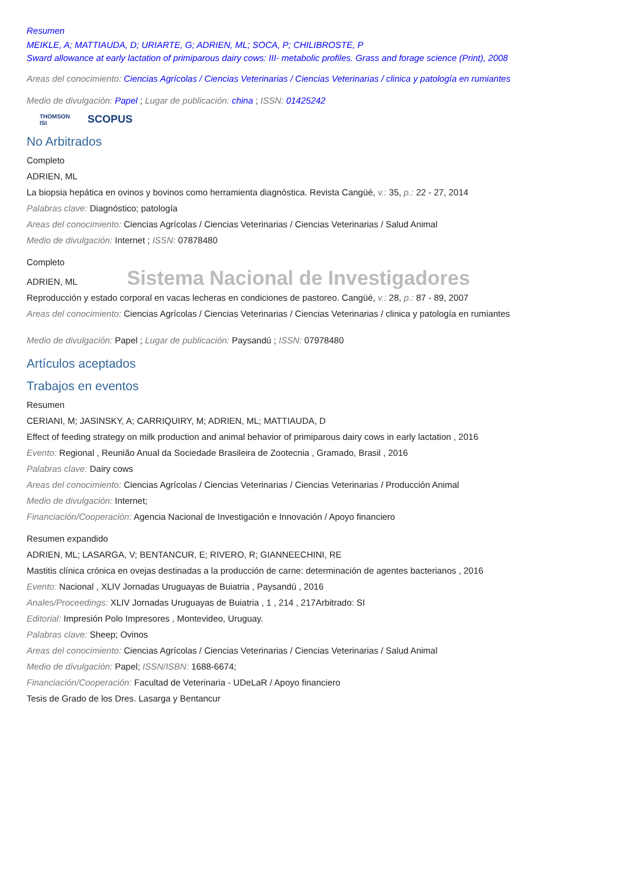Resumen
MEIKLE, A; MATTIAUDA, D; URIARTE, G; ADRIEN, ML; SOCA, P; CHILIBROSTE, P
Sward allowance at early lactation of primiparous dairy cows: III- metabolic profiles. Grass and forage science (Print), 2008
Areas del conocimiento: Ciencias Agrícolas / Ciencias Veterinarias / Ciencias Veterinarias / clinica y patología en rumiantes
Medio de divulgación: Papel ; Lugar de publicación: china ; ISSN: 01425242
THOMSON
ISI SCOPUS
No Arbitrados
Completo
ADRIEN, ML
La biopsia hepática en ovinos y bovinos como herramienta diagnóstica. Revista Cangüé, v.: 35, p.: 22 - 27, 2014
Palabras clave: Diagnóstico; patología
Areas del conocimiento: Ciencias Agrícolas / Ciencias Veterinarias / Ciencias Veterinarias / Salud Animal
Medio de divulgación: Internet ; ISSN: 07878480
Completo
ADRIEN, ML Sistema Nacional de Investigadores
Reproducción y estado corporal en vacas lecheras en condiciones de pastoreo. Cangüé, v.: 28, p.: 87 - 89, 2007
Areas del conocimiento: Ciencias Agrícolas / Ciencias Veterinarias / Ciencias Veterinarias / clinica y patología en rumiantes
Medio de divulgación: Papel ; Lugar de publicación: Paysandú ; ISSN: 07978480
Artículos aceptados
Trabajos en eventos
Resumen
CERIANI, M; JASINSKY, A; CARRIQUIRY, M; ADRIEN, ML; MATTIAUDA, D
Effect of feeding strategy on milk production and animal behavior of primiparous dairy cows in early lactation , 2016
Evento: Regional , Reunião Anual da Sociedade Brasileira de Zootecnia , Gramado, Brasil , 2016
Palabras clave: Dairy cows
Areas del conocimiento: Ciencias Agrícolas / Ciencias Veterinarias / Ciencias Veterinarias / Producción Animal
Medio de divulgación: Internet;
Financiación/Cooperación: Agencia Nacional de Investigación e Innovación / Apoyo financiero
Resumen expandido
ADRIEN, ML; LASARGA, V; BENTANCUR, E; RIVERO, R; GIANNEECHINI, RE
Mastitis clínica crónica en ovejas destinadas a la producción de carne: determinación de agentes bacterianos , 2016
Evento: Nacional , XLIV Jornadas Uruguayas de Buiatria , Paysandú , 2016
Anales/Proceedings: XLIV Jornadas Uruguayas de Buiatria , 1 , 214 , 217Arbitrado: SI
Editorial: Impresión Polo Impresores , Montevideo, Uruguay.
Palabras clave: Sheep; Ovinos
Areas del conocimiento: Ciencias Agrícolas / Ciencias Veterinarias / Ciencias Veterinarias / Salud Animal
Medio de divulgación: Papel; ISSN/ISBN: 1688-6674;
Financiación/Cooperación: Facultad de Veterinaria - UDeLaR / Apoyo financiero
Tesis de Grado de los Dres. Lasarga y Bentancur